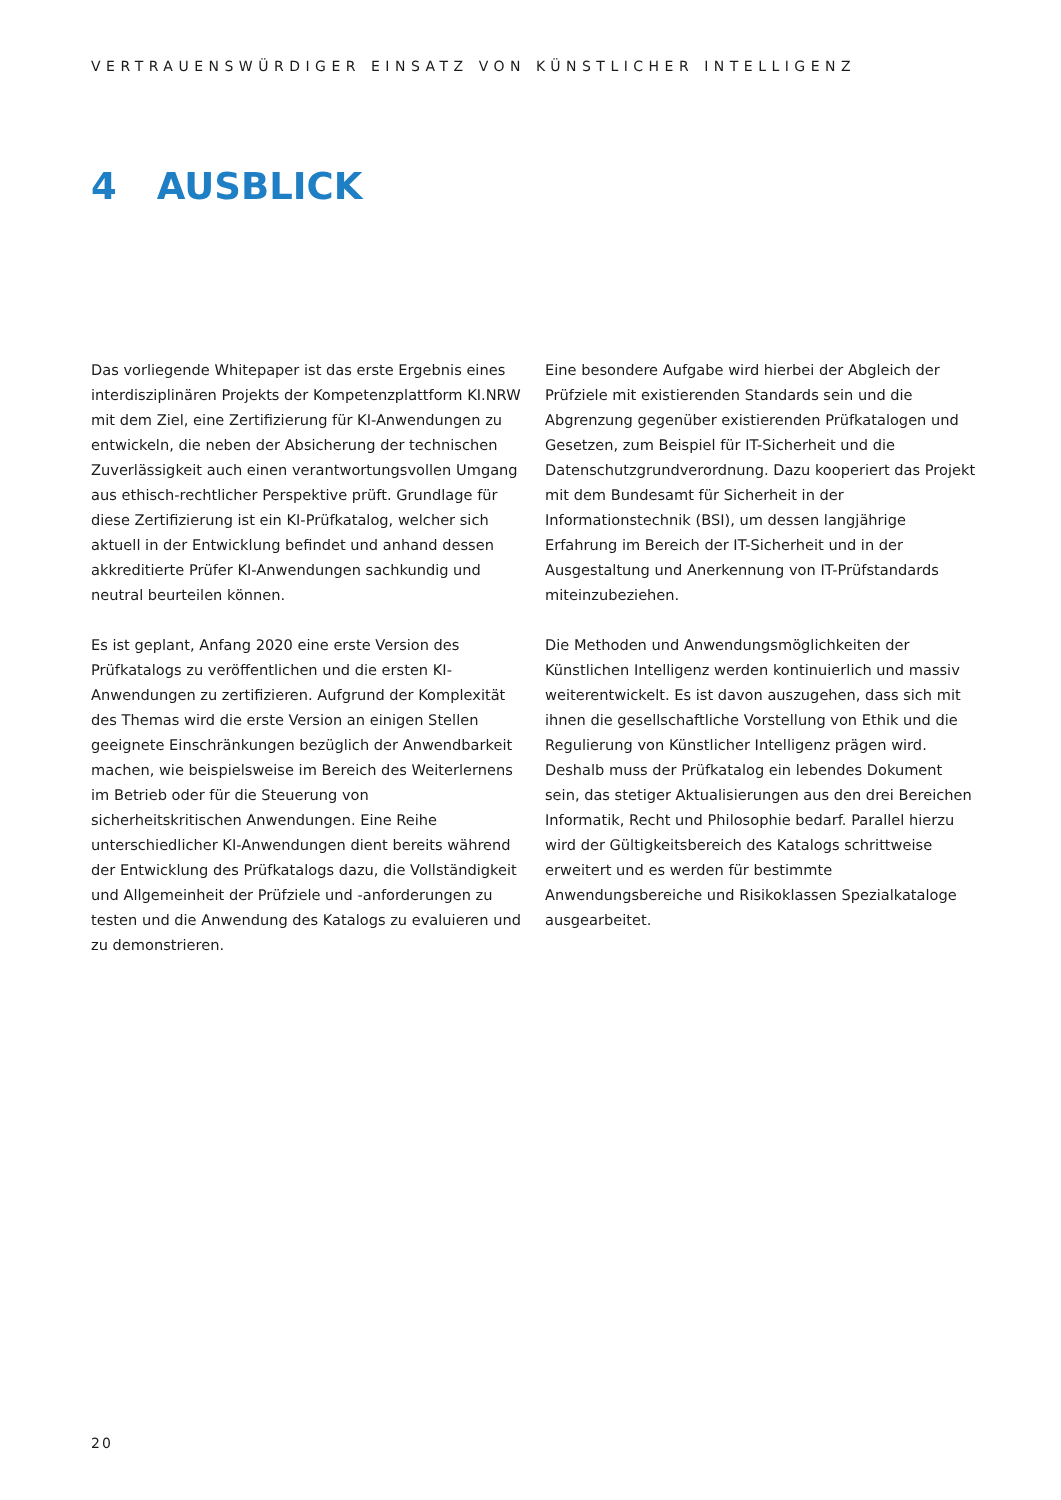VERTRAUENSWÜRDIGER EINSATZ VON KÜNSTLICHER INTELLIGENZ
4 AUSBLICK
Das vorliegende Whitepaper ist das erste Ergebnis eines interdisziplinären Projekts der Kompetenzplattform KI.NRW mit dem Ziel, eine Zertifizierung für KI-Anwendungen zu entwickeln, die neben der Absicherung der technischen Zuverlässigkeit auch einen verantwortungsvollen Umgang aus ethisch-rechtlicher Perspektive prüft. Grundlage für diese Zertifizierung ist ein KI-Prüfkatalog, welcher sich aktuell in der Entwicklung befindet und anhand dessen akkreditierte Prüfer KI-Anwendungen sachkundig und neutral beurteilen können.
Es ist geplant, Anfang 2020 eine erste Version des Prüfkatalogs zu veröffentlichen und die ersten KI-Anwendungen zu zertifizieren. Aufgrund der Komplexität des Themas wird die erste Version an einigen Stellen geeignete Einschränkungen bezüglich der Anwendbarkeit machen, wie beispielsweise im Bereich des Weiterlernens im Betrieb oder für die Steuerung von sicherheitskritischen Anwendungen. Eine Reihe unterschiedlicher KI-Anwendungen dient bereits während der Entwicklung des Prüfkatalogs dazu, die Vollständigkeit und Allgemeinheit der Prüfziele und -anforderungen zu testen und die Anwendung des Katalogs zu evaluieren und zu demonstrieren.
Eine besondere Aufgabe wird hierbei der Abgleich der Prüfziele mit existierenden Standards sein und die Abgrenzung gegenüber existierenden Prüfkatalogen und Gesetzen, zum Beispiel für IT-Sicherheit und die Datenschutzgrundverordnung. Dazu kooperiert das Projekt mit dem Bundesamt für Sicherheit in der Informationstechnik (BSI), um dessen langjährige Erfahrung im Bereich der IT-Sicherheit und in der Ausgestaltung und Anerkennung von IT-Prüfstandards miteinzubeziehen.
Die Methoden und Anwendungsmöglichkeiten der Künstlichen Intelligenz werden kontinuierlich und massiv weiterentwickelt. Es ist davon auszugehen, dass sich mit ihnen die gesellschaftliche Vorstellung von Ethik und die Regulierung von Künstlicher Intelligenz prägen wird. Deshalb muss der Prüfkatalog ein lebendes Dokument sein, das stetiger Aktualisierungen aus den drei Bereichen Informatik, Recht und Philosophie bedarf. Parallel hierzu wird der Gültigkeitsbereich des Katalogs schrittweise erweitert und es werden für bestimmte Anwendungsbereiche und Risikoklassen Spezialkataloge ausgearbeitet.
20